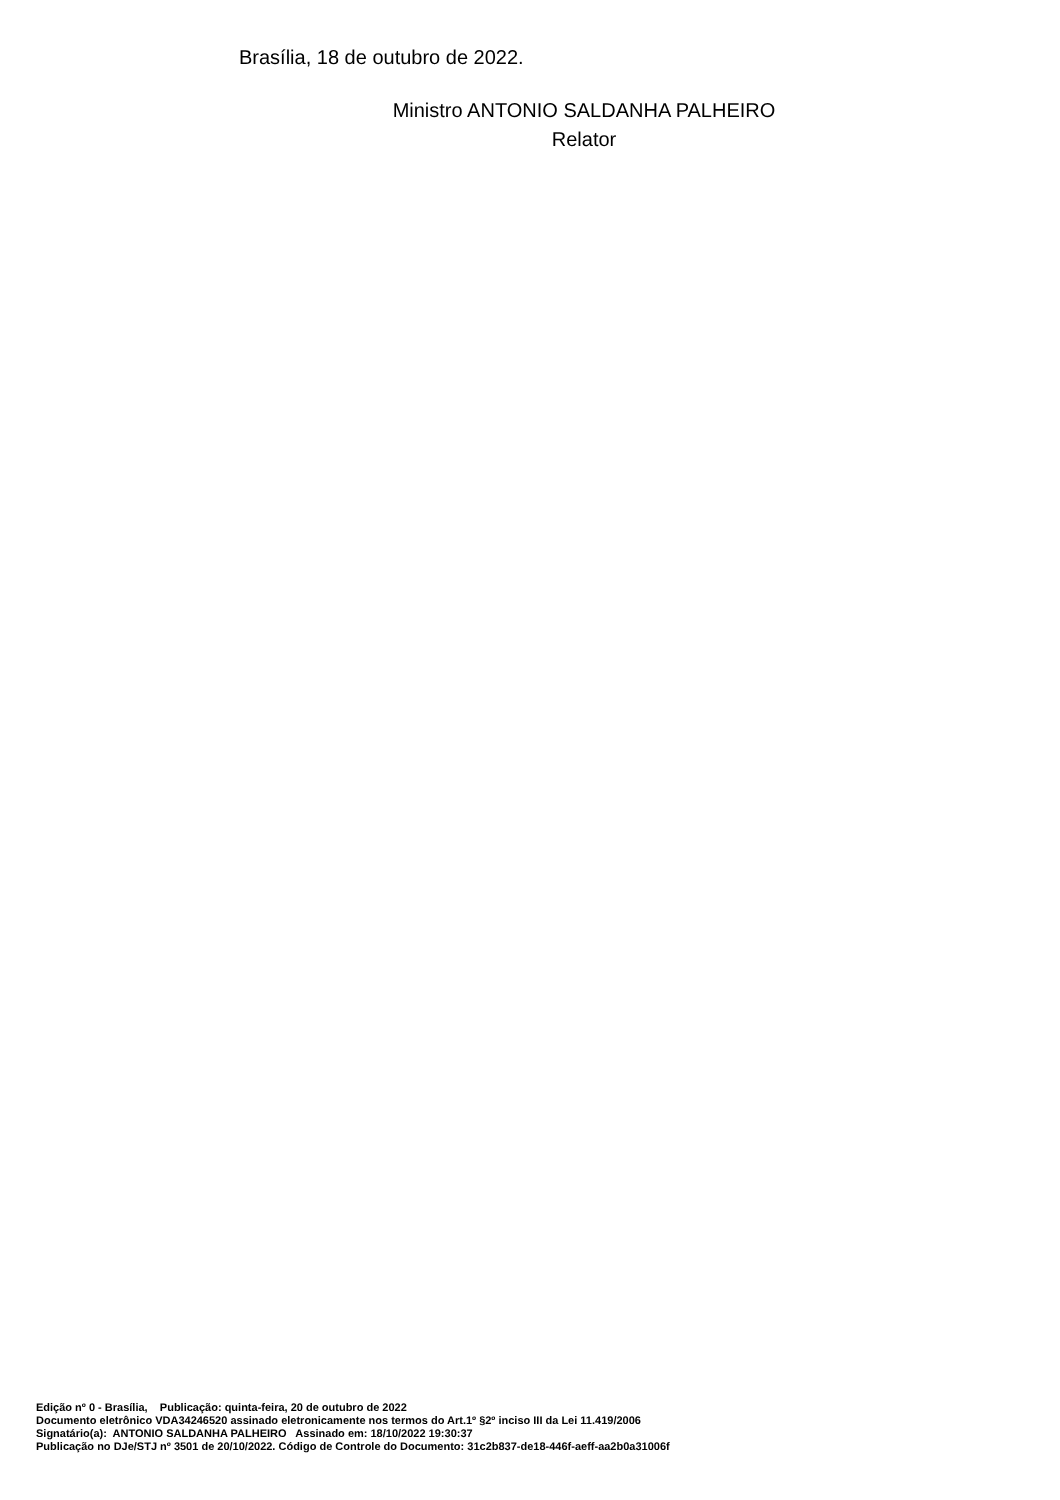Brasília, 18 de outubro de 2022.
Ministro ANTONIO SALDANHA PALHEIRO
Relator
Edição nº 0 - Brasília, Publicação: quinta-feira, 20 de outubro de 2022
Documento eletrônico VDA34246520 assinado eletronicamente nos termos do Art.1º §2º inciso III da Lei 11.419/2006
Signatário(a): ANTONIO SALDANHA PALHEIRO Assinado em: 18/10/2022 19:30:37
Publicação no DJe/STJ nº 3501 de 20/10/2022. Código de Controle do Documento: 31c2b837-de18-446f-aeff-aa2b0a31006f